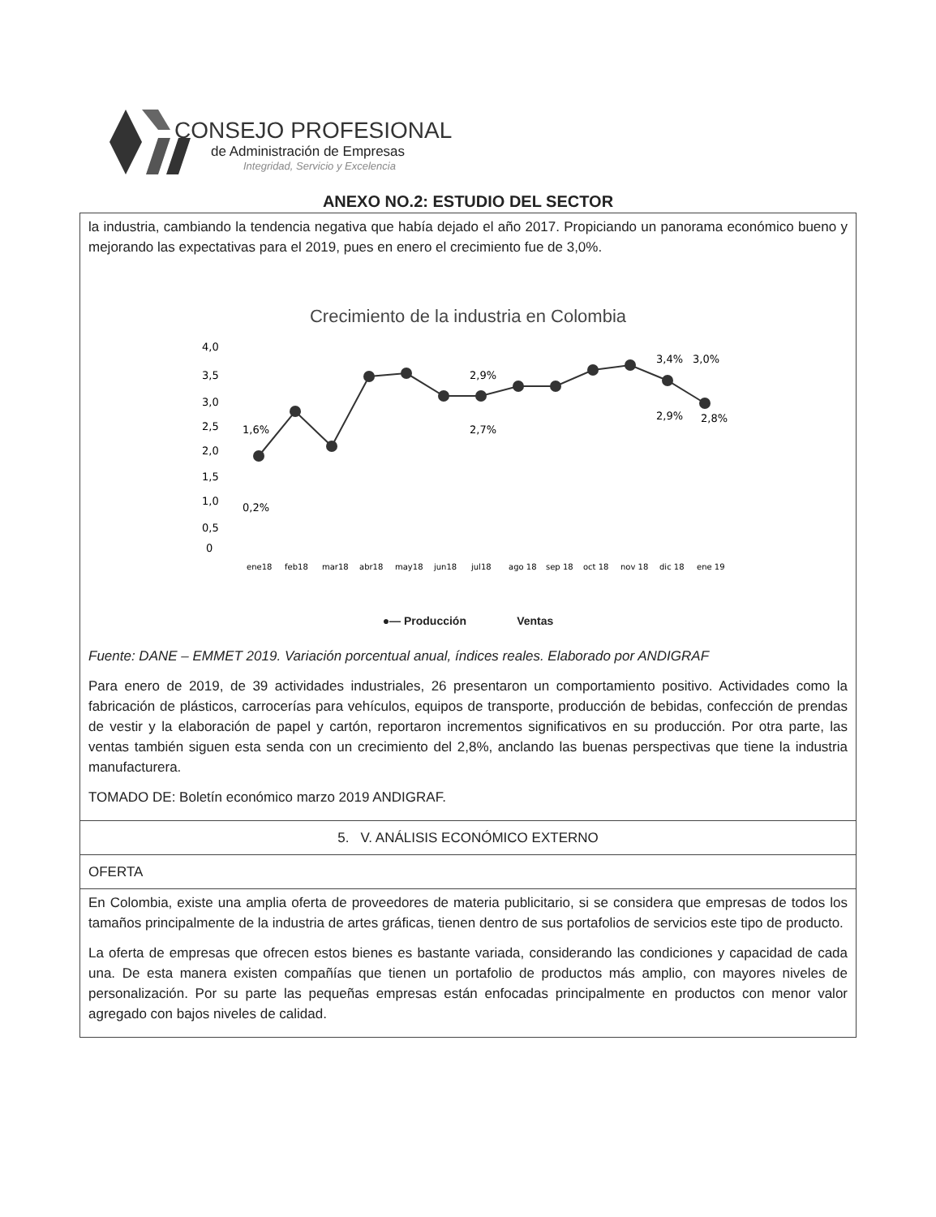CONSEJO PROFESIONAL
de Administración de Empresas
Integridad, Servicio y Excelencia
ANEXO NO.2: ESTUDIO DEL SECTOR
| la industria, cambiando la tendencia negativa que había dejado el año 2017. Propiciando un panorama económico bueno y mejorando las expectativas para el 2019, pues en enero el crecimiento fue de 3,0%. Crecimiento de la industria en Colombia 4,0 3,5 3,0 2,5 2,0 1,5 1,0 0,5 0 1,6% 0,2% 2,9% 2,7% 3,4% 3,0% 2,9% 2,8% ene18 feb18 mar18 abr18 may18 jun18 jul18 ago 18 sep 18 oct 18 nov 18 dic 18 ene 19 ●— Producción Ventas Fuente: DANE – EMMET 2019. Variación porcentual anual, índices reales. Elaborado por ANDIGRAF Para enero de 2019, de 39 actividades industriales, 26 presentaron un comportamiento positivo. Actividades como la fabricación de plásticos, carrocerías para vehículos, equipos de transporte, producción de bebidas, confección de prendas de vestir y la elaboración de papel y cartón, reportaron incrementos significativos en su producción. Por otra parte, las ventas también siguen esta senda con un crecimiento del 2,8%, anclando las buenas perspectivas que tiene la industria manufacturera. TOMADO DE: Boletín económico marzo 2019 ANDIGRAF. |
| 5. V. ANÁLISIS ECONÓMICO EXTERNO |
| OFERTA |
| En Colombia, existe una amplia oferta de proveedores de materia publicitario, si se considera que empresas de todos los tamaños principalmente de la industria de artes gráficas, tienen dentro de sus portafolios de servicios este tipo de producto. La oferta de empresas que ofrecen estos bienes es bastante variada, considerando las condiciones y capacidad de cada una. De esta manera existen compañías que tienen un portafolio de productos más amplio, con mayores niveles de personalización. Por su parte las pequeñas empresas están enfocadas principalmente en productos con menor valor agregado con bajos niveles de calidad. |